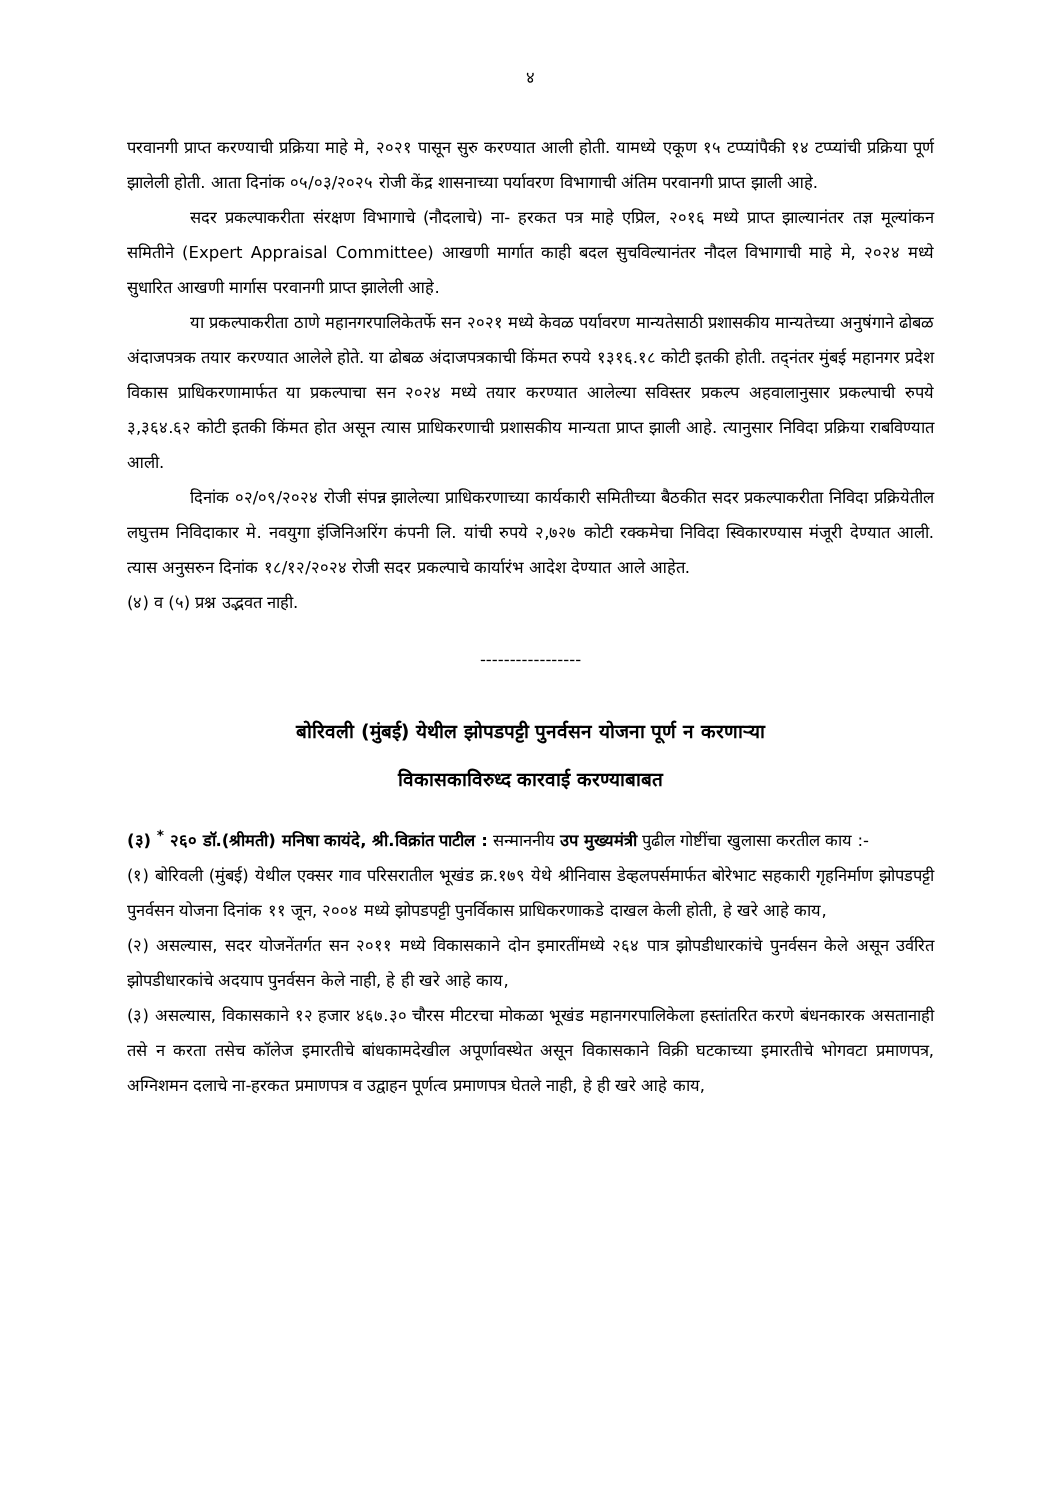४
परवानगी प्राप्त करण्याची प्रक्रिया माहे मे, २०२१ पासून सुरु करण्यात आली होती. यामध्ये एकूण १५ टप्प्यांपैकी १४ टप्प्यांची प्रक्रिया पूर्ण झालेली होती. आता दिनांक ०५/०३/२०२५ रोजी केंद्र शासनाच्या पर्यावरण विभागाची अंतिम परवानगी प्राप्त झाली आहे.
सदर प्रकल्पाकरीता संरक्षण विभागाचे (नौदलाचे) ना- हरकत पत्र माहे एप्रिल, २०१६ मध्ये प्राप्त झाल्यानंतर तज्ञ मूल्यांकन समितीने (Expert Appraisal Committee) आखणी मार्गात काही बदल सुचविल्यानंतर नौदल विभागाची माहे मे, २०२४ मध्ये सुधारित आखणी मार्गास परवानगी प्राप्त झालेली आहे.
या प्रकल्पाकरीता ठाणे महानगरपालिकेतर्फे सन २०२१ मध्ये केवळ पर्यावरण मान्यतेसाठी प्रशासकीय मान्यतेच्या अनुषंगाने ढोबळ अंदाजपत्रक तयार करण्यात आलेले होते. या ढोबळ अंदाजपत्रकाची किंमत रुपये १३१६.१८ कोटी इतकी होती. तद्नंतर मुंबई महानगर प्रदेश विकास प्राधिकरणामार्फत या प्रकल्पाचा सन २०२४ मध्ये तयार करण्यात आलेल्या सविस्तर प्रकल्प अहवालानुसार प्रकल्पाची रुपये ३,३६४.६२ कोटी इतकी किंमत होत असून त्यास प्राधिकरणाची प्रशासकीय मान्यता प्राप्त झाली आहे. त्यानुसार निविदा प्रक्रिया राबविण्यात आली.
दिनांक ०२/०९/२०२४ रोजी संपन्न झालेल्या प्राधिकरणाच्या कार्यकारी समितीच्या बैठकीत सदर प्रकल्पाकरीता निविदा प्रक्रियेतील लघुत्तम निविदाकार मे. नवयुगा इंजिनिअरिंग कंपनी लि. यांची रुपये २,७२७ कोटी रक्कमेचा निविदा स्विकारण्यास मंजूरी देण्यात आली. त्यास अनुसरुन दिनांक १८/१२/२०२४ रोजी सदर प्रकल्पाचे कार्यारंभ आदेश देण्यात आले आहेत.
(४) व (५) प्रश्न उद्भवत नाही.
-----------------
बोरिवली (मुंबई) येथील झोपडपट्टी पुनर्वसन योजना पूर्ण न करणाऱ्या
विकासकाविरुध्द कारवाई करण्याबाबत
(३) <sup>*</sup> २६० डॉ.(श्रीमती) मनिषा कायंदे, श्री.विक्रांत पाटील : सन्माननीय उप मुख्यमंत्री पुढील गोष्टींचा खुलासा करतील काय :-
(१) बोरिवली (मुंबई) येथील एक्सर गाव परिसरातील भूखंड क्र.१७९ येथे श्रीनिवास डेव्हलपर्समार्फत बोरेभाट सहकारी गृहनिर्माण झोपडपट्टी पुनर्वसन योजना दिनांक ११ जून, २००४ मध्ये झोपडपट्टी पुनर्विकास प्राधिकरणाकडे दाखल केली होती, हे खरे आहे काय,
(२) असल्यास, सदर योजनेंतर्गत सन २०११ मध्ये विकासकाने दोन इमारतींमध्ये २६४ पात्र झोपडीधारकांचे पुनर्वसन केले असून उर्वरित झोपडीधारकांचे अदयाप पुनर्वसन केले नाही, हे ही खरे आहे काय,
(३) असल्यास, विकासकाने १२ हजार ४६७.३० चौरस मीटरचा मोकळा भूखंड महानगरपालिकेला हस्तांतरित करणे बंधनकारक असतानाही तसे न करता तसेच कॉलेज इमारतीचे बांधकामदेखील अपूर्णावस्थेत असून विकासकाने विक्री घटकाच्या इमारतीचे भोगवटा प्रमाणपत्र, अग्निशमन दलाचे ना-हरकत प्रमाणपत्र व उद्वाहन पूर्णत्व प्रमाणपत्र घेतले नाही, हे ही खरे आहे काय,